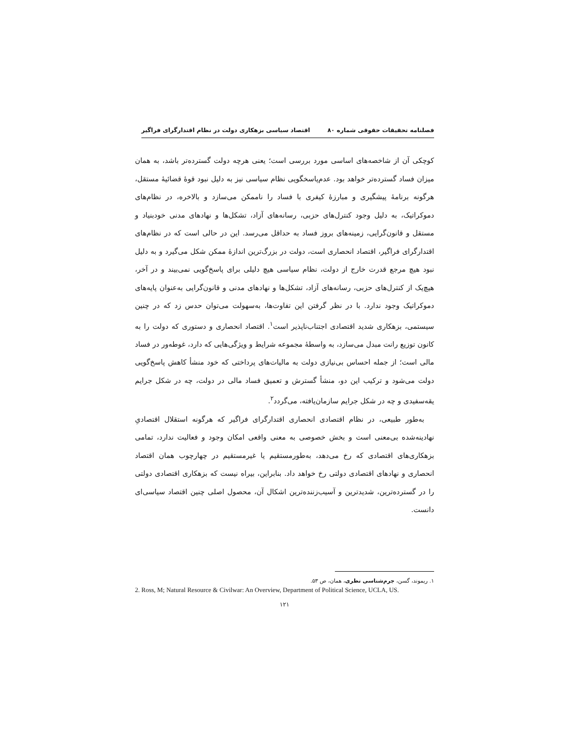فصلنامه تحقیقات حقوقی شماره ۸۰ اقتصاد سیاسی بزهکاری دولت در نظام اقتدارگرای فراگیر
کوچکی آن از شاخصه‌های اساسی مورد بررسی است؛ یعنی هرچه دولت گسترده‌تر باشد، به همان میزان فساد گسترده‌تر خواهد بود. عدم‌پاسخگویی نظام سیاسی نیز به دلیل نبود قوهٔ قضائیهٔ مستقل، هرگونه برنامهٔ پیشگیری و مبارزهٔ کیفری با فساد را ناممکن می‌سازد و بالاخره، در نظام‌های دموکراتیک، به دلیل وجود کنترل‌های حزبی، رسانه‌های آزاد، تشکل‌ها و نهادهای مدنی خودبنیاد و مستقل و قانون‌گرایی، زمینه‌های بروز فساد به حداقل می‌رسد. این در حالی است که در نظام‌های اقتدارگرای فراگیر، اقتصاد انحصاری است، دولت در بزرگ‌ترین اندازهٔ ممکن شکل می‌گیرد و به دلیل نبود هیچ مرجع قدرت خارج از دولت، نظام سیاسی هیچ دلیلی برای پاسخ‌گویی نمی‌بیند و در آخر، هیچ‌یک از کنترل‌های حزبی، رسانه‌های آزاد، تشکل‌ها و نهادهای مدنی و قانون‌گرایی به‌عنوان پایه‌های دموکراتیک وجود ندارد. با در نظر گرفتن این تفاوت‌ها، به‌سهولت می‌توان حدس زد که در چنین سیستمی، بزهکاری شدید اقتصادی اجتناب‌ناپذیر است<sup>۱</sup>. اقتصاد انحصاری و دستوری که دولت را به کانون توزیع رانت مبدل می‌سازد، به واسطهٔ مجموعه شرایط و ویژگی‌هایی که دارد، غوطه‌ور در فساد مالی است؛ از جمله احساس بی‌نیازی دولت به مالیات‌های پرداختی که خود منشأ کاهش پاسخ‌گویی دولت می‌شود و ترکیب این دو، منشأ گسترش و تعمیق فساد مالی در دولت، چه در شکل جرایم یقه‌سفیدی و چه در شکل جرایم سازمان‌یافته، می‌گردد<sup>۲</sup>.
به‌طور طبیعی، در نظام اقتصادی انحصاری اقتدارگرای فراگیر که هرگونه استقلال اقتصادیِ نهادینه‌شده بی‌معنی است و بخش خصوصی به معنی واقعی امکان وجود و فعالیت ندارد، تمامی بزهکاری‌های اقتصادی که رخ می‌دهد، به‌طورمستقیم یا غیرمستقیم در چهارچوب همان اقتصاد انحصاری و نهادهای اقتصادی دولتی رخ خواهد داد. بنابراین، بیراه نیست که بزهکاری اقتصادی دولتی را در گسترده‌ترین، شدیدترین و آسیب‌زننده‌ترین اشکال آن، محصول اصلی چنین اقتصاد سیاسی‌ای دانست.
۱. ریموند، گسن، جرم‌شناسی نظری، همان، ص ۵۳.
2. Ross, M; Natural Resource & Civilwar: An Overview, Department of Political Science, UCLA, US.
۱۲۱